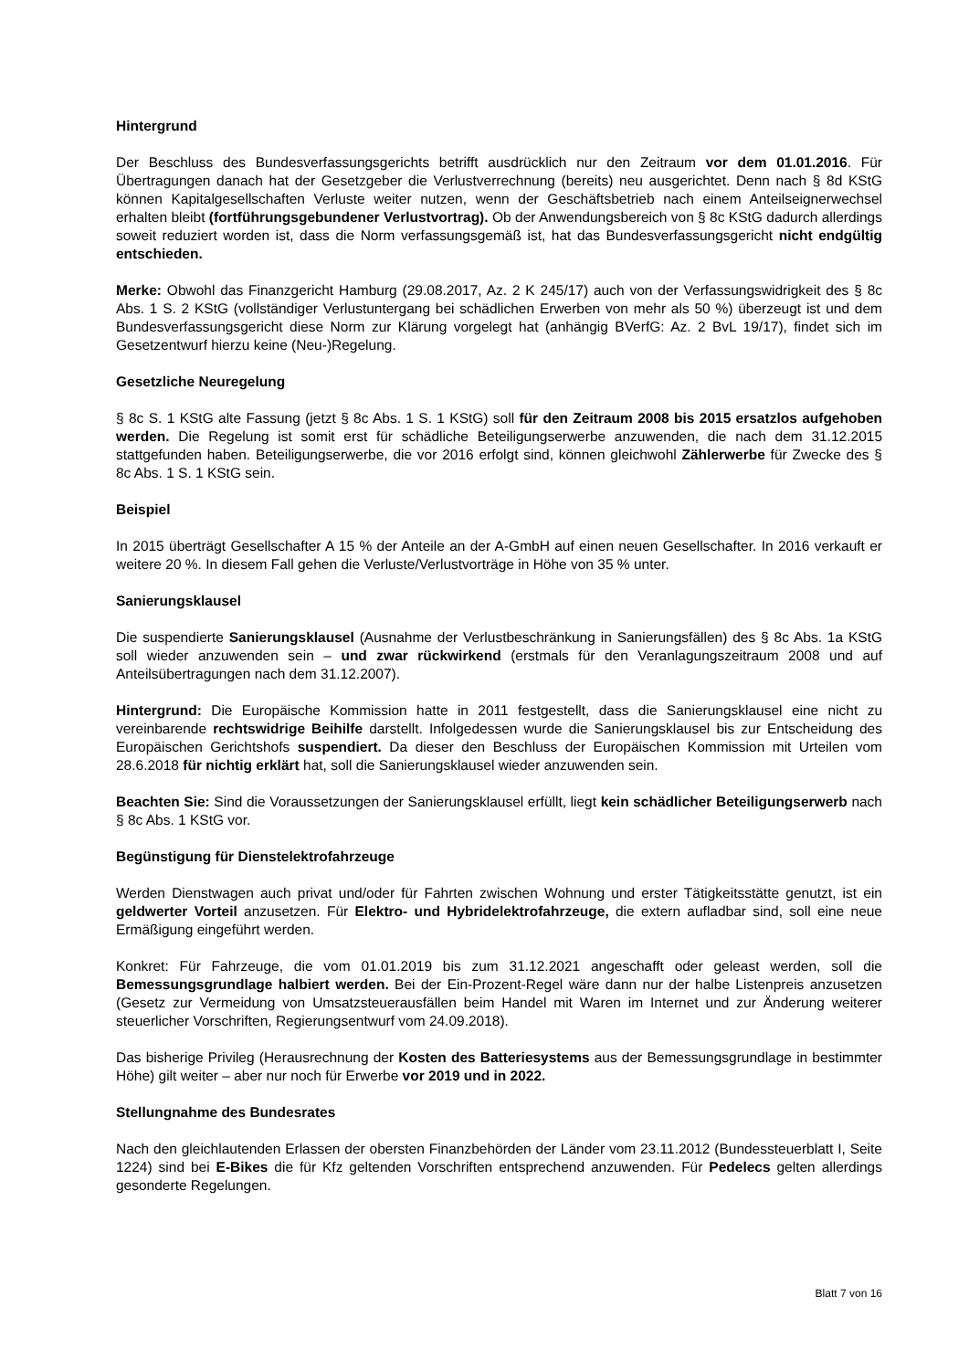Hintergrund
Der Beschluss des Bundesverfassungsgerichts betrifft ausdrücklich nur den Zeitraum vor dem 01.01.2016. Für Übertragungen danach hat der Gesetzgeber die Verlustverrechnung (bereits) neu ausgerichtet. Denn nach § 8d KStG können Kapitalgesellschaften Verluste weiter nutzen, wenn der Geschäftsbetrieb nach einem Anteilseignerwechsel erhalten bleibt (fortführungsgebundener Verlustvortrag). Ob der Anwendungsbereich von § 8c KStG dadurch allerdings soweit reduziert worden ist, dass die Norm verfassungsgemäß ist, hat das Bundesverfassungsgericht nicht endgültig entschieden.
Merke: Obwohl das Finanzgericht Hamburg (29.08.2017, Az. 2 K 245/17) auch von der Verfassungswidrigkeit des § 8c Abs. 1 S. 2 KStG (vollständiger Verlustuntergang bei schädlichen Erwerben von mehr als 50 %) überzeugt ist und dem Bundesverfassungsgericht diese Norm zur Klärung vorgelegt hat (anhängig BVerfG: Az. 2 BvL 19/17), findet sich im Gesetzentwurf hierzu keine (Neu-)Regelung.
Gesetzliche Neuregelung
§ 8c S. 1 KStG alte Fassung (jetzt § 8c Abs. 1 S. 1 KStG) soll für den Zeitraum 2008 bis 2015 ersatzlos aufgehoben werden. Die Regelung ist somit erst für schädliche Beteiligungserwerbe anzuwenden, die nach dem 31.12.2015 stattgefunden haben. Beteiligungserwerbe, die vor 2016 erfolgt sind, können gleichwohl Zählerwerbe für Zwecke des § 8c Abs. 1 S. 1 KStG sein.
Beispiel
In 2015 überträgt Gesellschafter A 15 % der Anteile an der A-GmbH auf einen neuen Gesellschafter. In 2016 verkauft er weitere 20 %. In diesem Fall gehen die Verluste/Verlustvorträge in Höhe von 35 % unter.
Sanierungsklausel
Die suspendierte Sanierungsklausel (Ausnahme der Verlustbeschränkung in Sanierungsfällen) des § 8c Abs. 1a KStG soll wieder anzuwenden sein – und zwar rückwirkend (erstmals für den Veranlagungszeitraum 2008 und auf Anteilsübertragungen nach dem 31.12.2007).
Hintergrund: Die Europäische Kommission hatte in 2011 festgestellt, dass die Sanierungsklausel eine nicht zu vereinbarende rechtswidrige Beihilfe darstellt. Infolgedessen wurde die Sanierungsklausel bis zur Entscheidung des Europäischen Gerichtshofs suspendiert. Da dieser den Beschluss der Europäischen Kommission mit Urteilen vom 28.6.2018 für nichtig erklärt hat, soll die Sanierungsklausel wieder anzuwenden sein.
Beachten Sie: Sind die Voraussetzungen der Sanierungsklausel erfüllt, liegt kein schädlicher Beteiligungserwerb nach § 8c Abs. 1 KStG vor.
Begünstigung für Dienstelektrofahrzeuge
Werden Dienstwagen auch privat und/oder für Fahrten zwischen Wohnung und erster Tätigkeitsstätte genutzt, ist ein geldwerter Vorteil anzusetzen. Für Elektro- und Hybridelektrofahrzeuge, die extern aufladbar sind, soll eine neue Ermäßigung eingeführt werden.
Konkret: Für Fahrzeuge, die vom 01.01.2019 bis zum 31.12.2021 angeschafft oder geleast werden, soll die Bemessungsgrundlage halbiert werden. Bei der Ein-Prozent-Regel wäre dann nur der halbe Listenpreis anzusetzen (Gesetz zur Vermeidung von Umsatzsteuerausfällen beim Handel mit Waren im Internet und zur Änderung weiterer steuerlicher Vorschriften, Regierungsentwurf vom 24.09.2018).
Das bisherige Privileg (Herausrechnung der Kosten des Batteriesystems aus der Bemessungsgrundlage in bestimmter Höhe) gilt weiter – aber nur noch für Erwerbe vor 2019 und in 2022.
Stellungnahme des Bundesrates
Nach den gleichlautenden Erlassen der obersten Finanzbehörden der Länder vom 23.11.2012 (Bundessteuerblatt I, Seite 1224) sind bei E-Bikes die für Kfz geltenden Vorschriften entsprechend anzuwenden. Für Pedelecs gelten allerdings gesonderte Regelungen.
Blatt 7 von 16